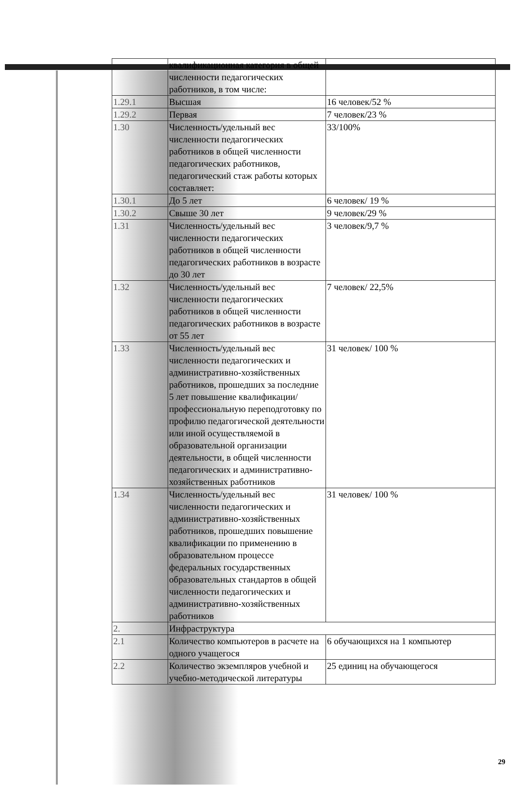| | квалификационная категория в общей численности педагогических работников, в том числе: | |
| 1.29.1 | Высшая | 16 человек/52 % |
| 1.29.2 | Первая | 7 человек/23 % |
| 1.30 | Численность/удельный вес численности педагогических работников в общей численности педагогических работников, педагогический стаж работы которых составляет: | 33/100% |
| 1.30.1 | До 5 лет | 6 человек/ 19 % |
| 1.30.2 | Свыше 30 лет | 9 человек/29 % |
| 1.31 | Численность/удельный вес численности педагогических работников в общей численности педагогических работников в возрасте до 30 лет | 3 человек/9,7 % |
| 1.32 | Численность/удельный вес численности педагогических работников в общей численности педагогических работников в возрасте от 55 лет | 7 человек/ 22,5% |
| 1.33 | Численность/удельный вес численности педагогических и административно-хозяйственных работников, прошедших за последние 5 лет повышение квалификации/профессиональную переподготовку по профилю педагогической деятельности или иной осуществляемой в образовательной организации деятельности, в общей численности педагогических и административно-хозяйственных работников | 31 человек/ 100 % |
| 1.34 | Численность/удельный вес численности педагогических и административно-хозяйственных работников, прошедших повышение квалификации по применению в образовательном процессе федеральных государственных образовательных стандартов в общей численности педагогических и административно-хозяйственных работников | 31 человек/ 100 % |
| 2. | Инфраструктура | |
| 2.1 | Количество компьютеров в расчете на одного учащегося | 6 обучающихся на 1 компьютер |
| 2.2 | Количество экземпляров учебной и учебно-методической литературы | 25 единиц на обучающегося |
29